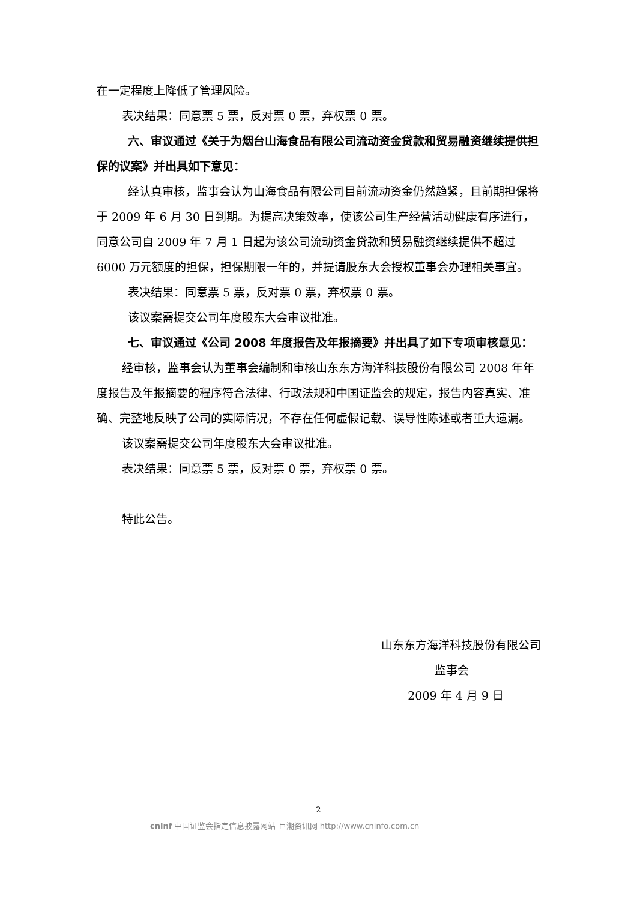在一定程度上降低了管理风险。
表决结果：同意票 5 票，反对票 0 票，弃权票 0 票。
六、审议通过《关于为烟台山海食品有限公司流动资金贷款和贸易融资继续提供担保的议案》并出具如下意见：
经认真审核，监事会认为山海食品有限公司目前流动资金仍然趋紧，且前期担保将于 2009 年 6 月 30 日到期。为提高决策效率，使该公司生产经营活动健康有序进行，同意公司自 2009 年 7 月 1 日起为该公司流动资金贷款和贸易融资继续提供不超过 6000 万元额度的担保，担保期限一年的，并提请股东大会授权董事会办理相关事宜。
表决结果：同意票 5 票，反对票 0 票，弃权票 0 票。
该议案需提交公司年度股东大会审议批准。
七、审议通过《公司 2008 年度报告及年报摘要》并出具了如下专项审核意见：
经审核，监事会认为董事会编制和审核山东东方海洋科技股份有限公司 2008 年年度报告及年报摘要的程序符合法律、行政法规和中国证监会的规定，报告内容真实、准确、完整地反映了公司的实际情况，不存在任何虚假记载、误导性陈述或者重大遗漏。
该议案需提交公司年度股东大会审议批准。
表决结果：同意票 5 票，反对票 0 票，弃权票 0 票。
特此公告。
山东东方海洋科技股份有限公司
监事会
2009 年 4 月 9 日
2
cninf 中国证监会指定信息披露网站 巨潮资讯网 http://www.cninfo.com.cn